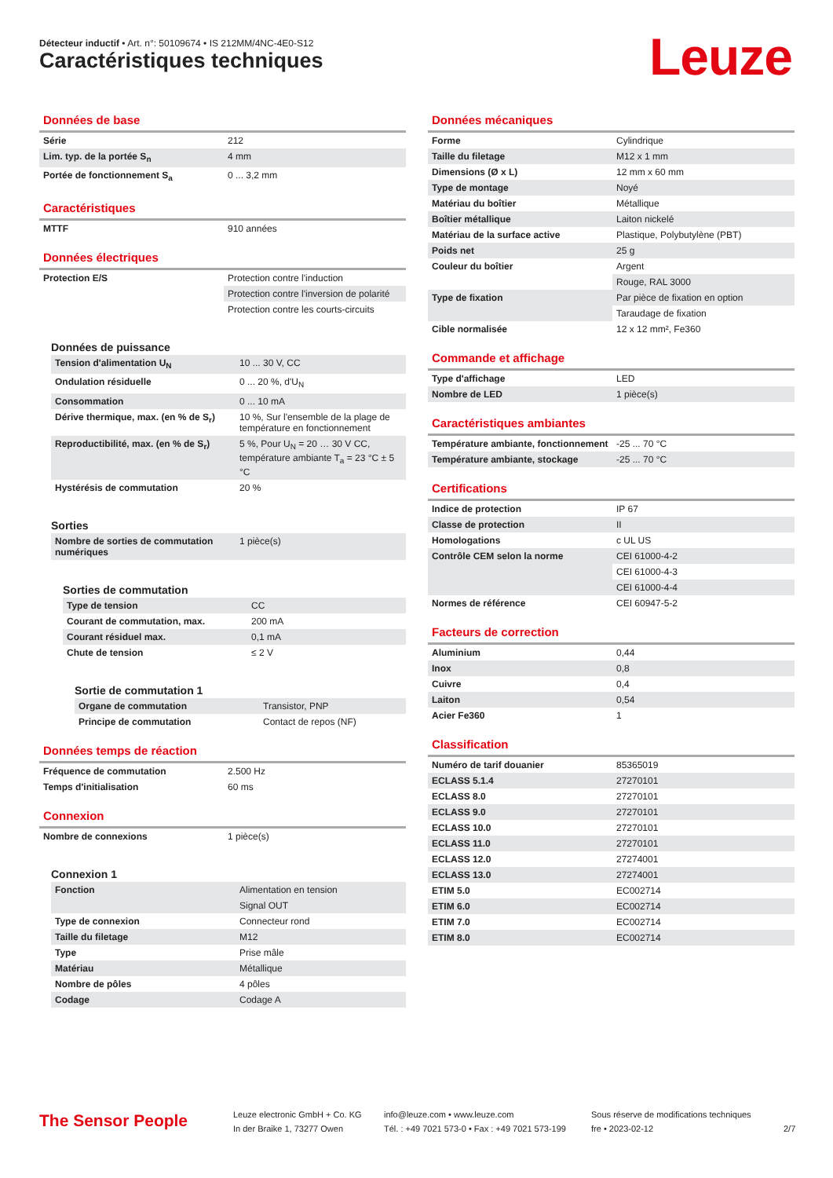Détecteur inductif • Art. n°: 50109674 • IS 212MM/4NC-4E0-S12
Caractéristiques techniques Leuze
Données de base
| Série | 212 |
| Lim. typ. de la portée S<sub>n</sub> | 4 mm |
| Portée de fonctionnement S<sub>a</sub> | 0 ... 3,2 mm |
Caractéristiques
| MTTF | 910 années |
Données électriques
| Protection E/S | Protection contre l'induction |
| | Protection contre l'inversion de polarité |
| | Protection contre les courts-circuits |
Données de puissance
| Tension d'alimentation U<sub>N</sub> | 10 ... 30 V, CC |
| Ondulation résiduelle | 0 ... 20 %, d'U<sub>N</sub> |
| Consommation | 0 ... 10 mA |
| Dérive thermique, max. (en % de S<sub>r</sub>) | 10 %, Sur l'ensemble de la plage de température en fonctionnement |
| Reproductibilité, max. (en % de S<sub>r</sub>) | 5 %, Pour U<sub>N</sub> = 20 … 30 V CC, température ambiante T<sub>a</sub> = 23 °C ± 5 °C |
| Hystérésis de commutation | 20 % |
Sorties
| Nombre de sorties de commutation numériques | 1 pièce(s) |
Sorties de commutation
| Type de tension | CC |
| Courant de commutation, max. | 200 mA |
| Courant résiduel max. | 0,1 mA |
| Chute de tension | ≤ 2 V |
Sortie de commutation 1
| Organe de commutation | Transistor, PNP |
| Principe de commutation | Contact de repos (NF) |
Données temps de réaction
| Fréquence de commutation | 2.500 Hz |
| Temps d'initialisation | 60 ms |
Connexion
| Nombre de connexions | 1 pièce(s) |
Connexion 1
| Fonction | Alimentation en tension |
| | Signal OUT |
| Type de connexion | Connecteur rond |
| Taille du filetage | M12 |
| Type | Prise mâle |
| Matériau | Métallique |
| Nombre de pôles | 4 pôles |
| Codage | Codage A |
Données mécaniques
| Forme | Cylindrique |
| Taille du filetage | M12 x 1 mm |
| Dimensions (Ø x L) | 12 mm x 60 mm |
| Type de montage | Noyé |
| Matériau du boîtier | Métallique |
| Boîtier métallique | Laiton nickelé |
| Matériau de la surface active | Plastique, Polybutylène (PBT) |
| Poids net | 25 g |
| Couleur du boîtier | Argent |
| | Rouge, RAL 3000 |
| Type de fixation | Par pièce de fixation en option |
| | Taraudage de fixation |
| Cible normalisée | 12 x 12 mm², Fe360 |
Commande et affichage
| Type d'affichage | LED |
| Nombre de LED | 1 pièce(s) |
Caractéristiques ambiantes
| Température ambiante, fonctionnement | -25 ... 70 °C |
| Température ambiante, stockage | -25 ... 70 °C |
Certifications
| Indice de protection | IP 67 |
| Classe de protection | II |
| Homologations | c UL US |
| Contrôle CEM selon la norme | CEI 61000-4-2 |
| | CEI 61000-4-3 |
| | CEI 61000-4-4 |
| Normes de référence | CEI 60947-5-2 |
Facteurs de correction
| Aluminium | 0,44 |
| Inox | 0,8 |
| Cuivre | 0,4 |
| Laiton | 0,54 |
| Acier Fe360 | 1 |
Classification
| Numéro de tarif douanier | 85365019 |
| ECLASS 5.1.4 | 27270101 |
| ECLASS 8.0 | 27270101 |
| ECLASS 9.0 | 27270101 |
| ECLASS 10.0 | 27270101 |
| ECLASS 11.0 | 27270101 |
| ECLASS 12.0 | 27274001 |
| ECLASS 13.0 | 27274001 |
| ETIM 5.0 | EC002714 |
| ETIM 6.0 | EC002714 |
| ETIM 7.0 | EC002714 |
| ETIM 8.0 | EC002714 |
The Sensor People
Leuze electronic GmbH + Co. KG
In der Braike 1, 73277 Owen
info@leuze.com • www.leuze.com
Tél. : +49 7021 573-0 • Fax : +49 7021 573-199
Sous réserve de modifications techniques
fre • 2023-02-12
2/7